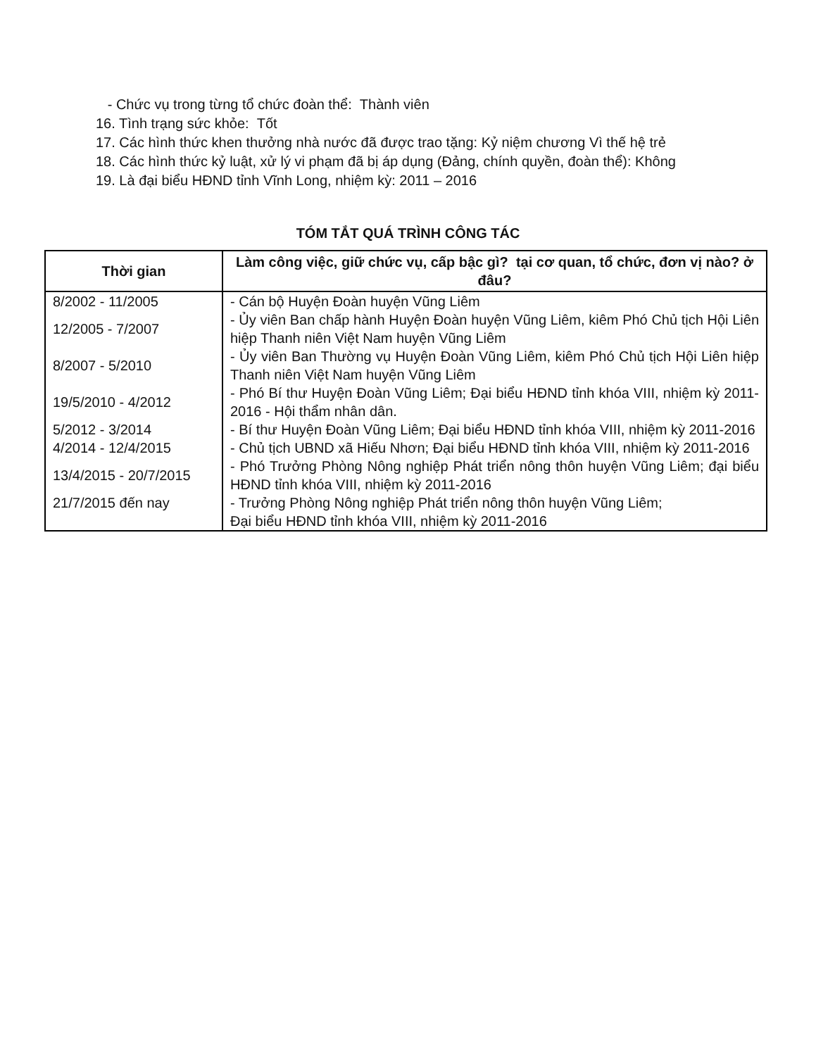- Chức vụ trong từng tổ chức đoàn thể: Thành viên
16. Tình trạng sức khỏe: Tốt
17. Các hình thức khen thưởng nhà nước đã được trao tặng: Kỷ niệm chương Vì thế hệ trẻ
18. Các hình thức kỷ luật, xử lý vi phạm đã bị áp dụng (Đảng, chính quyền, đoàn thể): Không
19. Là đại biểu HĐND tỉnh Vĩnh Long, nhiệm kỳ: 2011 – 2016
TÓM TẮT QUÁ TRÌNH CÔNG TÁC
| Thời gian | Làm công việc, giữ chức vụ, cấp bậc gì? tại cơ quan, tổ chức, đơn vị nào? ở đâu? |
| --- | --- |
| 8/2002 - 11/2005 | - Cán bộ Huyện Đoàn huyện Vũng Liêm |
| 12/2005 - 7/2007 | - Ủy viên Ban chấp hành Huyện Đoàn huyện Vũng Liêm, kiêm Phó Chủ tịch Hội Liên hiệp Thanh niên Việt Nam huyện Vũng Liêm |
| 8/2007 - 5/2010 | - Ủy viên Ban Thường vụ Huyện Đoàn Vũng Liêm, kiêm Phó Chủ tịch Hội Liên hiệp Thanh niên Việt Nam huyện Vũng Liêm |
| 19/5/2010 - 4/2012 | - Phó Bí thư Huyện Đoàn Vũng Liêm; Đại biểu HĐND tỉnh khóa VIII, nhiệm kỳ 2011-2016 - Hội thẩm nhân dân. |
| 5/2012 - 3/2014 | - Bí thư Huyện Đoàn Vũng Liêm; Đại biểu HĐND tỉnh khóa VIII, nhiệm kỳ 2011-2016 |
| 4/2014 - 12/4/2015 | - Chủ tịch UBND xã Hiếu Nhơn; Đại biểu HĐND tỉnh khóa VIII, nhiệm kỳ 2011-2016 |
| 13/4/2015 - 20/7/2015 | - Phó Trưởng Phòng Nông nghiệp Phát triển nông thôn huyện Vũng Liêm; đại biểu HĐND tỉnh khóa VIII, nhiệm kỳ 2011-2016 |
| 21/7/2015 đến nay | - Trưởng Phòng Nông nghiệp Phát triển nông thôn huyện Vũng Liêm; Đại biểu HĐND tỉnh khóa VIII, nhiệm kỳ 2011-2016 |